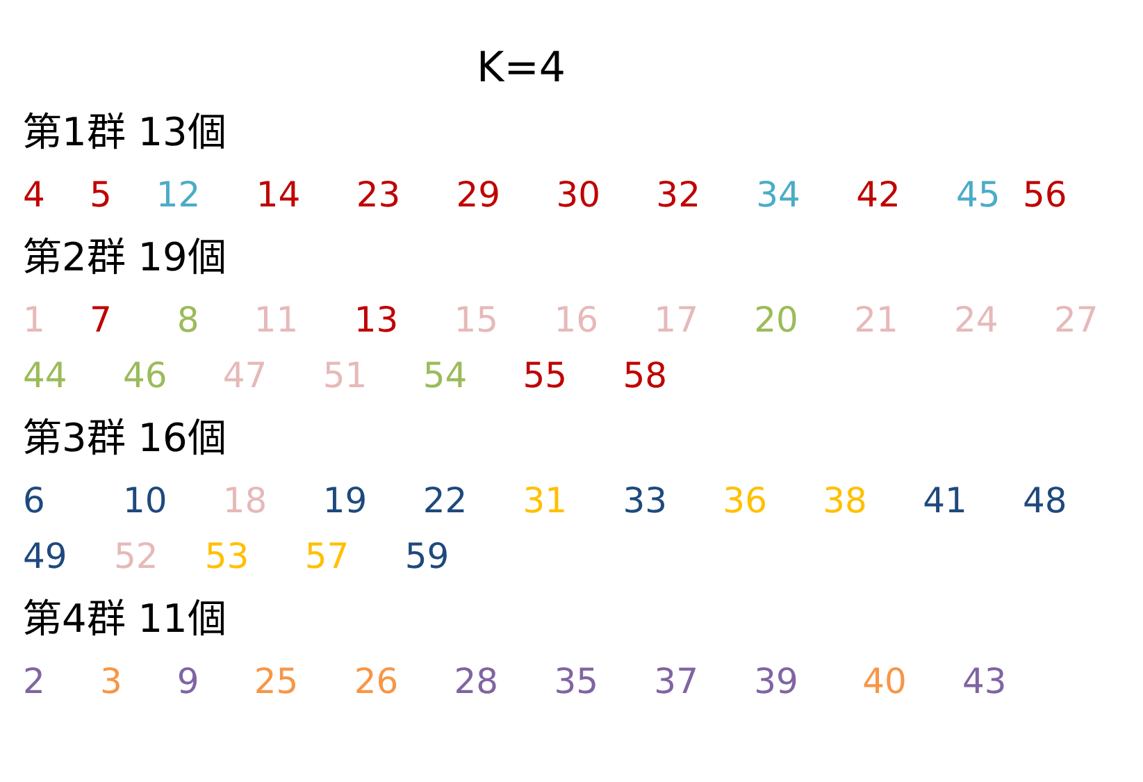K=4
第1群 13個
4 5 12 14 23 29 30 32 34 42 45 56
第2群 19個
1 7 8 11 13 15 16 17 20 21 24 27
44 46 47 51 54 55 58
第3群 16個
6 10 18 19 22 31 33 36 38 41 48
49 52 53 57 59
第4群 11個
2 3 9 25 26 28 35 37 39 40 43